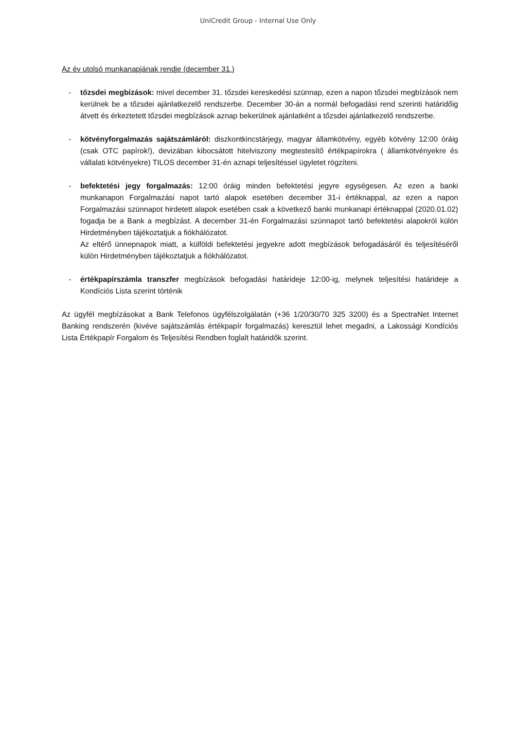UniCredit Group - Internal Use Only
Az év utolsó munkanapjának rendje (december 31.)
- tőzsdei megbízások: mivel december 31. tőzsdei kereskedési szünnap, ezen a napon tőzsdei megbízások nem kerülnek be a tőzsdei ajánlatkezelő rendszerbe. December 30-án a normál befogadási rend szerinti határidőig átvett és érkeztetett tőzsdei megbízások aznap bekerülnek ajánlatként a tőzsdei ajánlatkezelő rendszerbe.
- kötvényforgalmazás sajátszámláról: diszkontkincstárjegy, magyar államkötvény, egyéb kötvény 12:00 óráig (csak OTC papírok!), devizában kibocsátott hitelviszony megtestesítő értékpapírokra ( államkötvényekre és vállalati kötvényekre) TILOS december 31-én aznapi teljesítéssel ügyletet rögzíteni.
- befektetési jegy forgalmazás: 12:00 óráig minden befektetési jegyre egységesen. Az ezen a banki munkanapon Forgalmazási napot tartó alapok esetében december 31-i értéknappal, az ezen a napon Forgalmazási szünnapot hirdetett alapok esetében csak a következő banki munkanapi értéknappal (2020.01.02) fogadja be a Bank a megbízást. A december 31-én Forgalmazási szünnapot tartó befektetési alapokról külön Hirdetményben tájékoztatjuk a fiókhálózatot.
Az eltérő ünnepnapok miatt, a külföldi befektetési jegyekre adott megbízások befogadásáról és teljesítéséről külön Hirdetményben tájékoztatjuk a fiókhálózatot.
- értékpapírszámla transzfer megbízások befogadási határideje 12:00-ig, melynek teljesítési határideje a Kondíciós Lista szerint történik
Az ügyfél megbízásokat a Bank Telefonos ügyfélszolgálatán (+36 1/20/30/70 325 3200) és a SpectraNet Internet Banking rendszerén (kivéve sajátszámlás értékpapír forgalmazás) keresztül lehet megadni, a Lakossági Kondíciós Lista Értékpapír Forgalom és Teljesítési Rendben foglalt határidők szerint.